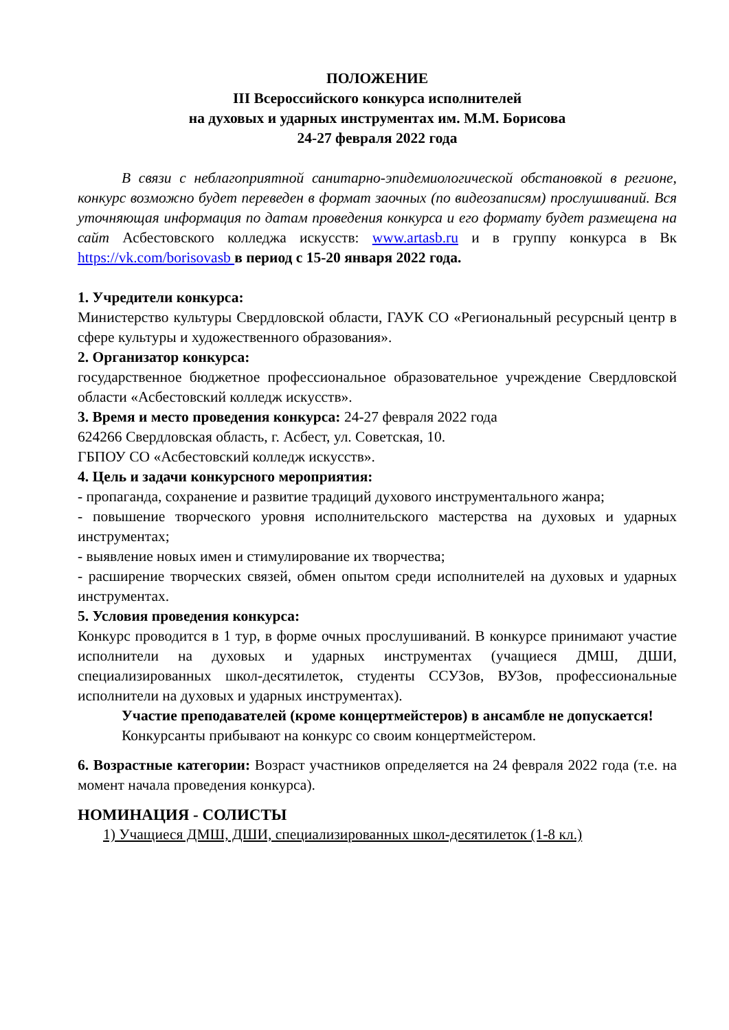ПОЛОЖЕНИЕ
III Всероссийского конкурса исполнителей
на духовых и ударных инструментах им. М.М. Борисова
24-27 февраля 2022 года
В связи с неблагоприятной санитарно-эпидемиологической обстановкой в регионе, конкурс возможно будет переведен в формат заочных (по видеозаписям) прослушиваний. Вся уточняющая информация по датам проведения конкурса и его формату будет размещена на сайт Асбестовского колледжа искусств: www.artasb.ru и в группу конкурса в Вк https://vk.com/borisovasb в период с 15-20 января 2022 года.
1. Учредители конкурса:
Министерство культуры Свердловской области, ГАУК СО «Региональный ресурсный центр в сфере культуры и художественного образования».
2. Организатор конкурса:
государственное бюджетное профессиональное образовательное учреждение Свердловской области «Асбестовский колледж искусств».
3. Время и место проведения конкурса: 24-27 февраля 2022 года
624266 Свердловская область, г. Асбест, ул. Советская, 10.
ГБПОУ СО «Асбестовский колледж искусств».
4. Цель и задачи конкурсного мероприятия:
- пропаганда, сохранение и развитие традиций духового инструментального жанра;
- повышение творческого уровня исполнительского мастерства на духовых и ударных инструментах;
- выявление новых имен и стимулирование их творчества;
- расширение творческих связей, обмен опытом среди исполнителей на духовых и ударных инструментах.
5. Условия проведения конкурса:
Конкурс проводится в 1 тур, в форме очных прослушиваний. В конкурсе принимают участие исполнители на духовых и ударных инструментах (учащиеся ДМШ, ДШИ, специализированных школ-десятилеток, студенты ССУЗов, ВУЗов, профессиональные исполнители на духовых и ударных инструментах).
Участие преподавателей (кроме концертмейстеров) в ансамбле не допускается!
Конкурсанты прибывают на конкурс со своим концертмейстером.
6. Возрастные категории: Возраст участников определяется на 24 февраля 2022 года (т.е. на момент начала проведения конкурса).
НОМИНАЦИЯ - СОЛИСТЫ
1) Учащиеся ДМШ, ДШИ, специализированных школ-десятилеток (1-8 кл.)